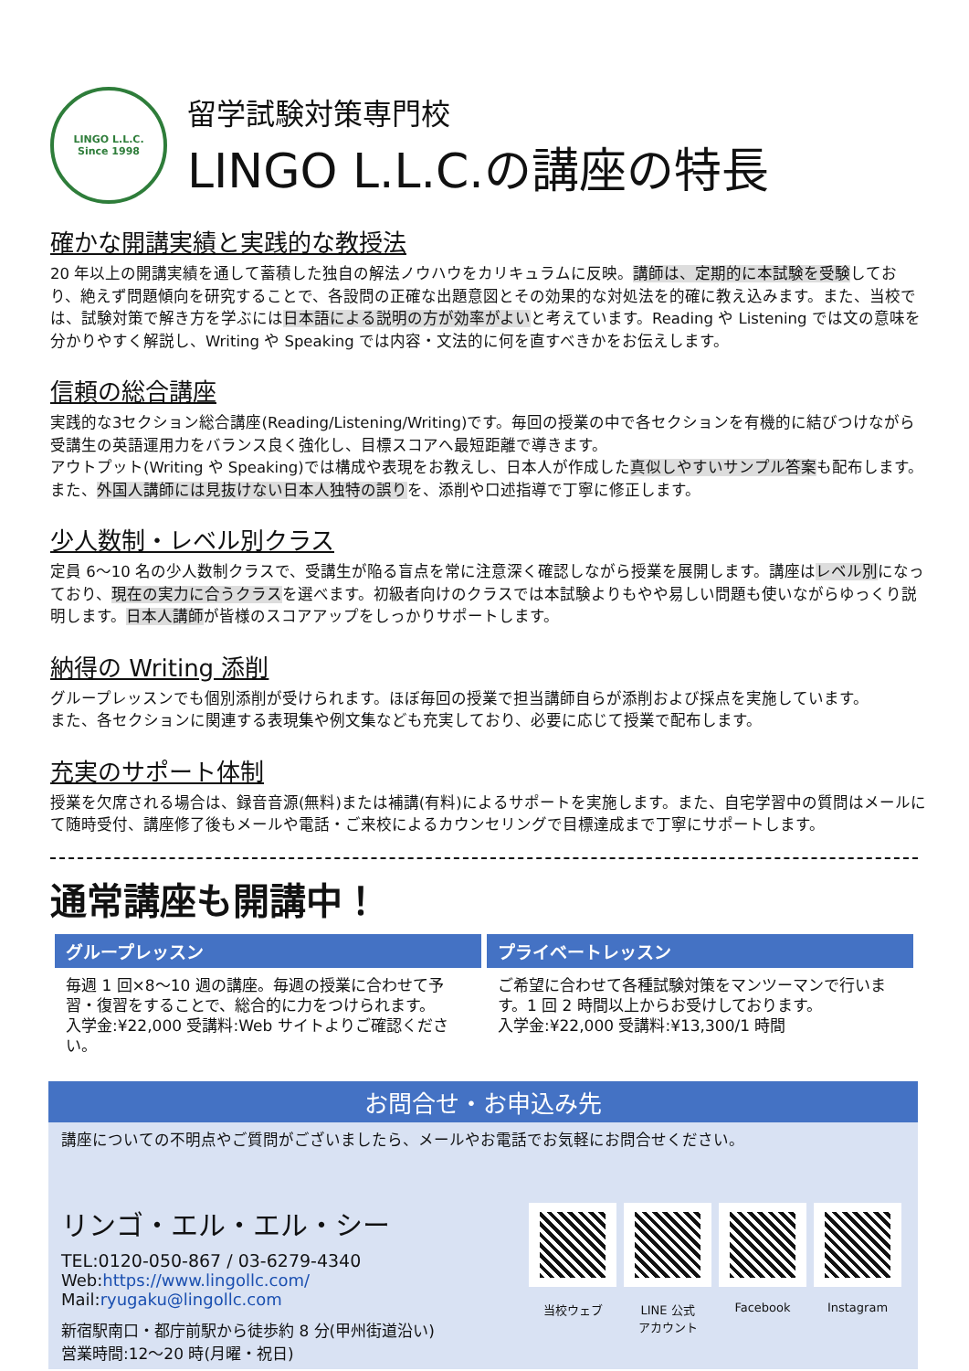LINGO L.L.C.
Since 1998
留学試験対策専門校
LINGO L.L.C.の講座の特長
確かな開講実績と実践的な教授法
20 年以上の開講実績を通して蓄積した独自の解法ノウハウをカリキュラムに反映。講師は、定期的に本試験を受験しており、絶えず問題傾向を研究することで、各設問の正確な出題意図とその効果的な対処法を的確に教え込みます。また、当校では、試験対策で解き方を学ぶには日本語による説明の方が効率がよいと考えています。Reading や Listening では文の意味を分かりやすく解説し、Writing や Speaking では内容・文法的に何を直すべきかをお伝えします。
信頼の総合講座
実践的な3セクション総合講座(Reading/Listening/Writing)です。毎回の授業の中で各セクションを有機的に結びつけながら受講生の英語運用力をバランス良く強化し、目標スコアへ最短距離で導きます。
アウトプット(Writing や Speaking)では構成や表現をお教えし、日本人が作成した真似しやすいサンプル答案も配布します。
また、外国人講師には見抜けない日本人独特の誤りを、添削や口述指導で丁寧に修正します。
少人数制・レベル別クラス
定員 6～10 名の少人数制クラスで、受講生が陥る盲点を常に注意深く確認しながら授業を展開します。講座はレベル別になっており、現在の実力に合うクラスを選べます。初級者向けのクラスでは本試験よりもやや易しい問題も使いながらゆっくり説明します。日本人講師が皆様のスコアアップをしっかりサポートします。
納得の Writing 添削
グループレッスンでも個別添削が受けられます。ほぼ毎回の授業で担当講師自らが添削および採点を実施しています。
また、各セクションに関連する表現集や例文集なども充実しており、必要に応じて授業で配布します。
充実のサポート体制
授業を欠席される場合は、録音音源(無料)または補講(有料)によるサポートを実施します。また、自宅学習中の質問はメールにて随時受付、講座修了後もメールや電話・ご来校によるカウンセリングで目標達成まで丁寧にサポートします。
通常講座も開講中！
グループレッスン
毎週 1 回×8～10 週の講座。毎週の授業に合わせて予習・復習をすることで、総合的に力をつけられます。
入学金:¥22,000 受講料:Web サイトよりご確認ください。
プライベートレッスン
ご希望に合わせて各種試験対策をマンツーマンで行います。1 回 2 時間以上からお受けしております。
入学金:¥22,000 受講料:¥13,300/1 時間
お問合せ・お申込み先
講座についての不明点やご質問がございましたら、メールやお電話でお気軽にお問合せください。
リンゴ・エル・エル・シー
TEL:0120-050-867 / 03-6279-4340
Web:https://www.lingollc.com/ Mail:ryugaku@lingollc.com
新宿駅南口・都庁前駅から徒歩約 8 分(甲州街道沿い)
営業時間:12～20 時(月曜・祝日)
当校ウェブ
LINE 公式
アカウント
Facebook
Instagram